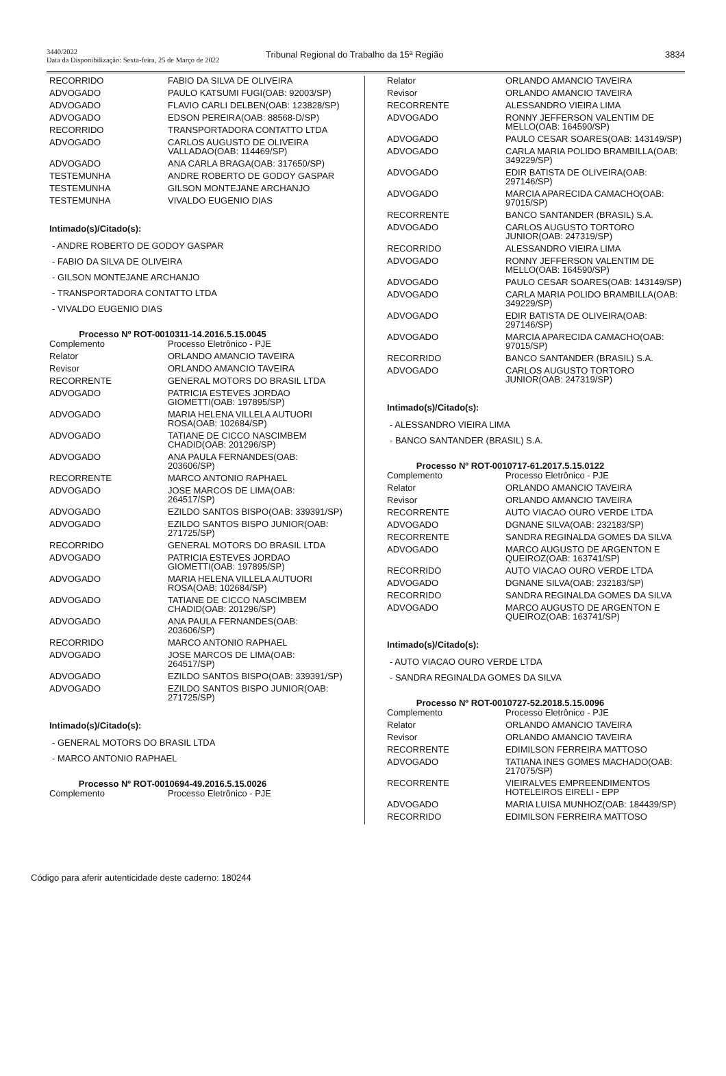3440/2022
Data da Disponibilização: Sexta-feira, 25 de Março de 2022
Tribunal Regional do Trabalho da 15ª Região
3834
| RECORRIDO | FABIO DA SILVA DE OLIVEIRA |
| ADVOGADO | PAULO KATSUMI FUGI(OAB: 92003/SP) |
| ADVOGADO | FLAVIO CARLI DELBEN(OAB: 123828/SP) |
| ADVOGADO | EDSON PEREIRA(OAB: 88568-D/SP) |
| RECORRIDO | TRANSPORTADORA CONTATTO LTDA |
| ADVOGADO | CARLOS AUGUSTO DE OLIVEIRA VALLADAO(OAB: 114469/SP) |
| ADVOGADO | ANA CARLA BRAGA(OAB: 317650/SP) |
| TESTEMUNHA | ANDRE ROBERTO DE GODOY GASPAR |
| TESTEMUNHA | GILSON MONTEJANE ARCHANJO |
| TESTEMUNHA | VIVALDO EUGENIO DIAS |
Intimado(s)/Citado(s):
- ANDRE ROBERTO DE GODOY GASPAR
- FABIO DA SILVA DE OLIVEIRA
- GILSON MONTEJANE ARCHANJO
- TRANSPORTADORA CONTATTO LTDA
- VIVALDO EUGENIO DIAS
Processo Nº ROT-0010311-14.2016.5.15.0045
| Complemento | Processo Eletrônico - PJE |
| Relator | ORLANDO AMANCIO TAVEIRA |
| Revisor | ORLANDO AMANCIO TAVEIRA |
| RECORRENTE | GENERAL MOTORS DO BRASIL LTDA |
| ADVOGADO | PATRICIA ESTEVES JORDAO GIOMETTI(OAB: 197895/SP) |
| ADVOGADO | MARIA HELENA VILLELA AUTUORI ROSA(OAB: 102684/SP) |
| ADVOGADO | TATIANE DE CICCO NASCIMBEM CHADID(OAB: 201296/SP) |
| ADVOGADO | ANA PAULA FERNANDES(OAB: 203606/SP) |
| RECORRENTE | MARCO ANTONIO RAPHAEL |
| ADVOGADO | JOSE MARCOS DE LIMA(OAB: 264517/SP) |
| ADVOGADO | EZILDO SANTOS BISPO(OAB: 339391/SP) |
| ADVOGADO | EZILDO SANTOS BISPO JUNIOR(OAB: 271725/SP) |
| RECORRIDO | GENERAL MOTORS DO BRASIL LTDA |
| ADVOGADO | PATRICIA ESTEVES JORDAO GIOMETTI(OAB: 197895/SP) |
| ADVOGADO | MARIA HELENA VILLELA AUTUORI ROSA(OAB: 102684/SP) |
| ADVOGADO | TATIANE DE CICCO NASCIMBEM CHADID(OAB: 201296/SP) |
| ADVOGADO | ANA PAULA FERNANDES(OAB: 203606/SP) |
| RECORRIDO | MARCO ANTONIO RAPHAEL |
| ADVOGADO | JOSE MARCOS DE LIMA(OAB: 264517/SP) |
| ADVOGADO | EZILDO SANTOS BISPO(OAB: 339391/SP) |
| ADVOGADO | EZILDO SANTOS BISPO JUNIOR(OAB: 271725/SP) |
Intimado(s)/Citado(s):
- GENERAL MOTORS DO BRASIL LTDA
- MARCO ANTONIO RAPHAEL
Processo Nº ROT-0010694-49.2016.5.15.0026
| Complemento | Processo Eletrônico - PJE |
| Relator | ORLANDO AMANCIO TAVEIRA |
| Revisor | ORLANDO AMANCIO TAVEIRA |
| RECORRENTE | ALESSANDRO VIEIRA LIMA |
| ADVOGADO | RONNY JEFFERSON VALENTIM DE MELLO(OAB: 164590/SP) |
| ADVOGADO | PAULO CESAR SOARES(OAB: 143149/SP) |
| ADVOGADO | CARLA MARIA POLIDO BRAMBILLA(OAB: 349229/SP) |
| ADVOGADO | EDIR BATISTA DE OLIVEIRA(OAB: 297146/SP) |
| ADVOGADO | MARCIA APARECIDA CAMACHO(OAB: 97015/SP) |
| RECORRENTE | BANCO SANTANDER (BRASIL) S.A. |
| ADVOGADO | CARLOS AUGUSTO TORTORO JUNIOR(OAB: 247319/SP) |
| RECORRIDO | ALESSANDRO VIEIRA LIMA |
| ADVOGADO | RONNY JEFFERSON VALENTIM DE MELLO(OAB: 164590/SP) |
| ADVOGADO | PAULO CESAR SOARES(OAB: 143149/SP) |
| ADVOGADO | CARLA MARIA POLIDO BRAMBILLA(OAB: 349229/SP) |
| ADVOGADO | EDIR BATISTA DE OLIVEIRA(OAB: 297146/SP) |
| ADVOGADO | MARCIA APARECIDA CAMACHO(OAB: 97015/SP) |
| RECORRIDO | BANCO SANTANDER (BRASIL) S.A. |
| ADVOGADO | CARLOS AUGUSTO TORTORO JUNIOR(OAB: 247319/SP) |
Intimado(s)/Citado(s):
- ALESSANDRO VIEIRA LIMA
- BANCO SANTANDER (BRASIL) S.A.
Processo Nº ROT-0010717-61.2017.5.15.0122
| Complemento | Processo Eletrônico - PJE |
| Relator | ORLANDO AMANCIO TAVEIRA |
| Revisor | ORLANDO AMANCIO TAVEIRA |
| RECORRENTE | AUTO VIACAO OURO VERDE LTDA |
| ADVOGADO | DGNANE SILVA(OAB: 232183/SP) |
| RECORRENTE | SANDRA REGINALDA GOMES DA SILVA |
| ADVOGADO | MARCO AUGUSTO DE ARGENTON E QUEIROZ(OAB: 163741/SP) |
| RECORRIDO | AUTO VIACAO OURO VERDE LTDA |
| ADVOGADO | DGNANE SILVA(OAB: 232183/SP) |
| RECORRIDO | SANDRA REGINALDA GOMES DA SILVA |
| ADVOGADO | MARCO AUGUSTO DE ARGENTON E QUEIROZ(OAB: 163741/SP) |
Intimado(s)/Citado(s):
- AUTO VIACAO OURO VERDE LTDA
- SANDRA REGINALDA GOMES DA SILVA
Processo Nº ROT-0010727-52.2018.5.15.0096
| Complemento | Processo Eletrônico - PJE |
| Relator | ORLANDO AMANCIO TAVEIRA |
| Revisor | ORLANDO AMANCIO TAVEIRA |
| RECORRENTE | EDIMILSON FERREIRA MATTOSO |
| ADVOGADO | TATIANA INES GOMES MACHADO(OAB: 217075/SP) |
| RECORRENTE | VIEIRALVES EMPREENDIMENTOS HOTELEIROS EIRELI - EPP |
| ADVOGADO | MARIA LUISA MUNHOZ(OAB: 184439/SP) |
| RECORRIDO | EDIMILSON FERREIRA MATTOSO |
Código para aferir autenticidade deste caderno: 180244